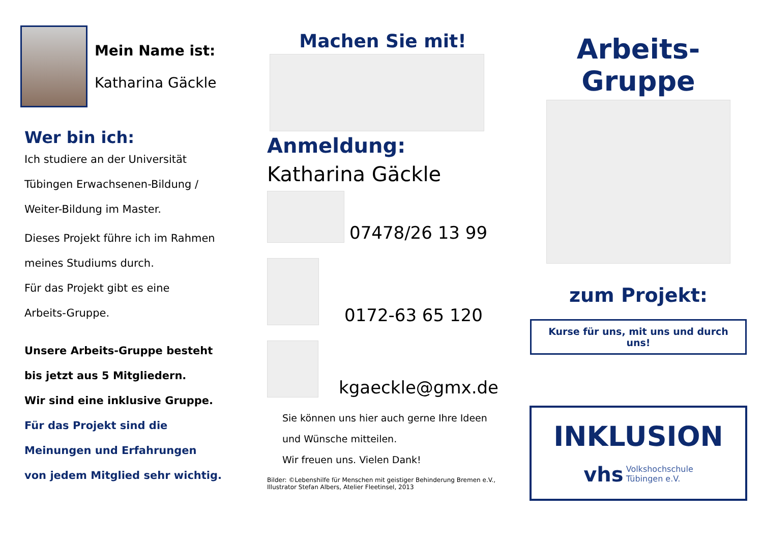Mein Name ist:
Katharina Gäckle
Wer bin ich:
Ich studiere an der Universität
Tübingen Erwachsenen-Bildung /
Weiter-Bildung im Master.
Dieses Projekt führe ich im Rahmen
meines Studiums durch.
Für das Projekt gibt es eine
Arbeits-Gruppe.
Unsere Arbeits-Gruppe besteht
bis jetzt aus 5 Mitgliedern.
Wir sind eine inklusive Gruppe.
Für das Projekt sind die
Meinungen und Erfahrungen
von jedem Mitglied sehr wichtig.
Machen Sie mit!
Anmeldung:
Katharina Gäckle
07478/26 13 99
0172-63 65 120
kgaeckle@gmx.de
Sie können uns hier auch gerne Ihre Ideen
und Wünsche mitteilen.
Wir freuen uns. Vielen Dank!
Bilder: ©Lebenshilfe für Menschen mit geistiger Behinderung Bremen e.V.,
Illustrator Stefan Albers, Atelier Fleetinsel, 2013
Arbeits-Gruppe
zum Projekt:
Kurse für uns, mit uns und durch uns!
INKLUSION
vhs Volkshochschule
Tübingen e.V.